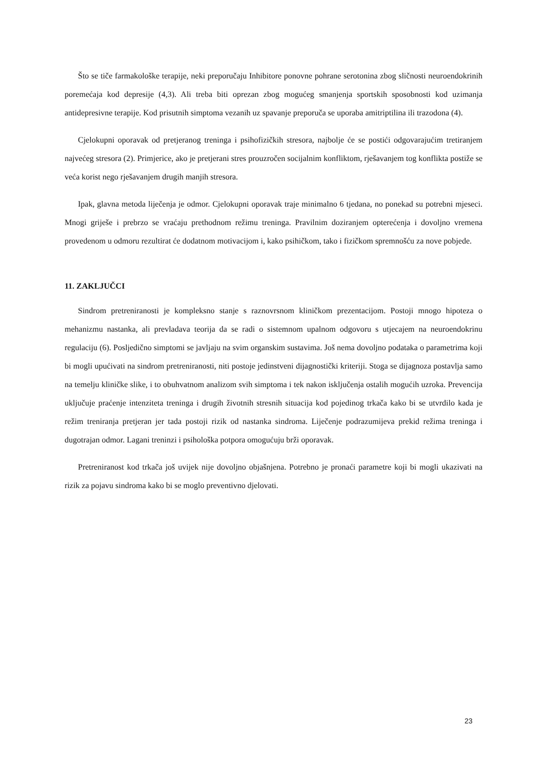Što se tiče farmakološke terapije, neki preporučaju Inhibitore ponovne pohrane serotonina zbog sličnosti neuroendokrinih poremećaja kod depresije (4,3). Ali treba biti oprezan zbog mogućeg smanjenja sportskih sposobnosti kod uzimanja antidepresivne terapije. Kod prisutnih simptoma vezanih uz spavanje preporuča se uporaba amitriptilina ili trazodona (4).
Cjelokupni oporavak od pretjeranog treninga i psihofizičkih stresora, najbolje će se postići odgovarajućim tretiranjem najvećeg stresora (2). Primjerice, ako je pretjerani stres prouzročen socijalnim konfliktom, rješavanjem tog konflikta postiže se veća korist nego rješavanjem drugih manjih stresora.
Ipak, glavna metoda liječenja je odmor. Cjelokupni oporavak traje minimalno 6 tjedana, no ponekad su potrebni mjeseci. Mnogi griješe i prebrzo se vraćaju prethodnom režimu treninga. Pravilnim doziranjem opterećenja i dovoljno vremena provedenom u odmoru rezultirat će dodatnom motivacijom i, kako psihičkom, tako i fizičkom spremnošću za nove pobjede.
11. ZAKLJUČCI
Sindrom pretreniranosti je kompleksno stanje s raznovrsnom kliničkom prezentacijom. Postoji mnogo hipoteza o mehanizmu nastanka, ali prevladava teorija da se radi o sistemnom upalnom odgovoru s utjecajem na neuroendokrinu regulaciju (6). Posljedično simptomi se javljaju na svim organskim sustavima. Još nema dovoljno podataka o parametrima koji bi mogli upućivati na sindrom pretreniranosti, niti postoje jedinstveni dijagnostički kriteriji. Stoga se dijagnoza postavlja samo na temelju kliničke slike, i to obuhvatnom analizom svih simptoma i tek nakon isključenja ostalih mogućih uzroka. Prevencija uključuje praćenje intenziteta treninga i drugih životnih stresnih situacija kod pojedinog trkača kako bi se utvrdilo kada je režim treniranja pretjeran jer tada postoji rizik od nastanka sindroma. Liječenje podrazumijeva prekid režima treninga i dugotrajan odmor. Lagani treninzi i psihološka potpora omogućuju brži oporavak.
Pretreniranost kod trkača još uvijek nije dovoljno objašnjena. Potrebno je pronaći parametre koji bi mogli ukazivati na rizik za pojavu sindroma kako bi se moglo preventivno djelovati.
23